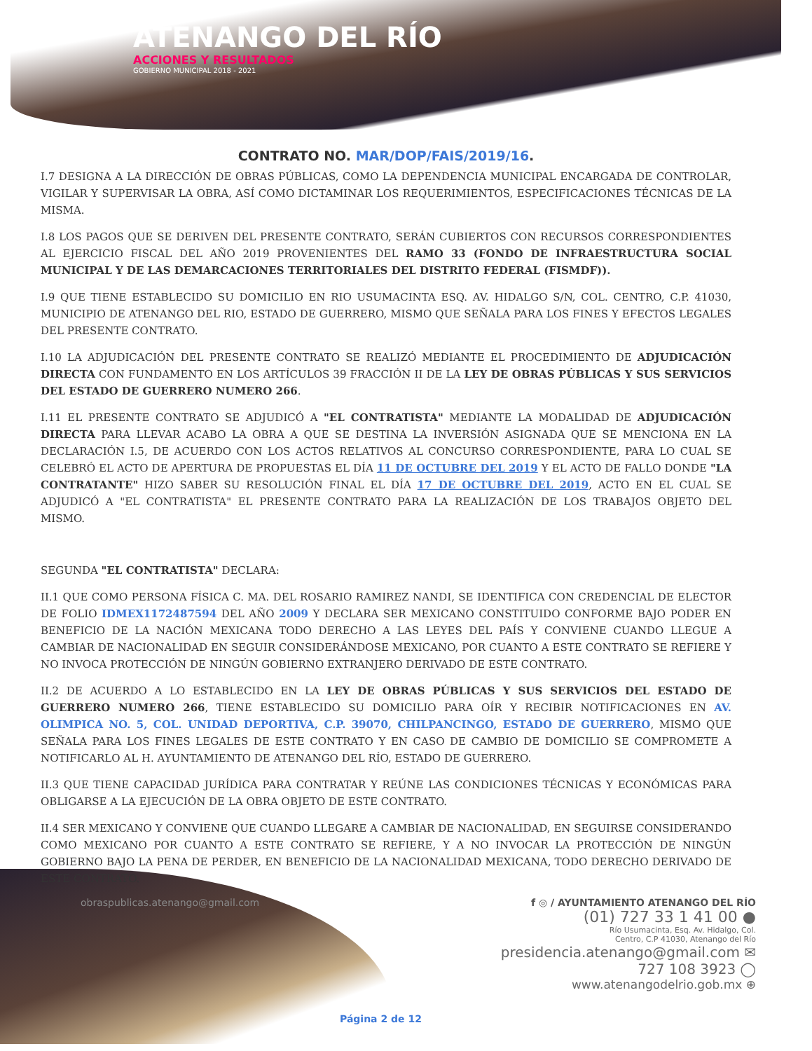ATENANGO DEL RÍO
ACCIONES Y RESULTADOS
GOBIERNO MUNICIPAL 2018 - 2021
CONTRATO NO. MAR/DOP/FAIS/2019/16.
I.7 DESIGNA A LA DIRECCIÓN DE OBRAS PÚBLICAS, COMO LA DEPENDENCIA MUNICIPAL ENCARGADA DE CONTROLAR, VIGILAR Y SUPERVISAR LA OBRA, ASÍ COMO DICTAMINAR LOS REQUERIMIENTOS, ESPECIFICACIONES TÉCNICAS DE LA MISMA.
I.8 LOS PAGOS QUE SE DERIVEN DEL PRESENTE CONTRATO, SERÁN CUBIERTOS CON RECURSOS CORRESPONDIENTES AL EJERCICIO FISCAL DEL AÑO 2019 PROVENIENTES DEL RAMO 33 (FONDO DE INFRAESTRUCTURA SOCIAL MUNICIPAL Y DE LAS DEMARCACIONES TERRITORIALES DEL DISTRITO FEDERAL (FISMDF)).
I.9 QUE TIENE ESTABLECIDO SU DOMICILIO EN RIO USUMACINTA ESQ. AV. HIDALGO S/N, COL. CENTRO, C.P. 41030, MUNICIPIO DE ATENANGO DEL RIO, ESTADO DE GUERRERO, MISMO QUE SEÑALA PARA LOS FINES Y EFECTOS LEGALES DEL PRESENTE CONTRATO.
I.10 LA ADJUDICACIÓN DEL PRESENTE CONTRATO SE REALIZÓ MEDIANTE EL PROCEDIMIENTO DE ADJUDICACIÓN DIRECTA CON FUNDAMENTO EN LOS ARTÍCULOS 39 FRACCIÓN II DE LA LEY DE OBRAS PÚBLICAS Y SUS SERVICIOS DEL ESTADO DE GUERRERO NUMERO 266.
I.11 EL PRESENTE CONTRATO SE ADJUDICÓ A "EL CONTRATISTA" MEDIANTE LA MODALIDAD DE ADJUDICACIÓN DIRECTA PARA LLEVAR ACABO LA OBRA A QUE SE DESTINA LA INVERSIÓN ASIGNADA QUE SE MENCIONA EN LA DECLARACIÓN I.5, DE ACUERDO CON LOS ACTOS RELATIVOS AL CONCURSO CORRESPONDIENTE, PARA LO CUAL SE CELEBRÓ EL ACTO DE APERTURA DE PROPUESTAS EL DÍA 11 DE OCTUBRE DEL 2019 Y EL ACTO DE FALLO DONDE "LA CONTRATANTE" HIZO SABER SU RESOLUCIÓN FINAL EL DÍA 17 DE OCTUBRE DEL 2019, ACTO EN EL CUAL SE ADJUDICÓ A "EL CONTRATISTA" EL PRESENTE CONTRATO PARA LA REALIZACIÓN DE LOS TRABAJOS OBJETO DEL MISMO.
SEGUNDA "EL CONTRATISTA" DECLARA:
II.1 QUE COMO PERSONA FÍSICA C. MA. DEL ROSARIO RAMIREZ NANDI, SE IDENTIFICA CON CREDENCIAL DE ELECTOR DE FOLIO IDMEX1172487594 DEL AÑO 2009 Y DECLARA SER MEXICANO CONSTITUIDO CONFORME BAJO PODER EN BENEFICIO DE LA NACIÓN MEXICANA TODO DERECHO A LAS LEYES DEL PAÍS Y CONVIENE CUANDO LLEGUE A CAMBIAR DE NACIONALIDAD EN SEGUIR CONSIDERÁNDOSE MEXICANO, POR CUANTO A ESTE CONTRATO SE REFIERE Y NO INVOCA PROTECCIÓN DE NINGÚN GOBIERNO EXTRANJERO DERIVADO DE ESTE CONTRATO.
II.2 DE ACUERDO A LO ESTABLECIDO EN LA LEY DE OBRAS PÚBLICAS Y SUS SERVICIOS DEL ESTADO DE GUERRERO NUMERO 266, TIENE ESTABLECIDO SU DOMICILIO PARA OÍR Y RECIBIR NOTIFICACIONES EN AV. OLIMPICA NO. 5, COL. UNIDAD DEPORTIVA, C.P. 39070, CHILPANCINGO, ESTADO DE GUERRERO, MISMO QUE SEÑALA PARA LOS FINES LEGALES DE ESTE CONTRATO Y EN CASO DE CAMBIO DE DOMICILIO SE COMPROMETE A NOTIFICARLO AL H. AYUNTAMIENTO DE ATENANGO DEL RÍO, ESTADO DE GUERRERO.
II.3 QUE TIENE CAPACIDAD JURÍDICA PARA CONTRATAR Y REÚNE LAS CONDICIONES TÉCNICAS Y ECONÓMICAS PARA OBLIGARSE A LA EJECUCIÓN DE LA OBRA OBJETO DE ESTE CONTRATO.
II.4 SER MEXICANO Y CONVIENE QUE CUANDO LLEGARE A CAMBIAR DE NACIONALIDAD, EN SEGUIRSE CONSIDERANDO COMO MEXICANO POR CUANTO A ESTE CONTRATO SE REFIERE, Y A NO INVOCAR LA PROTECCIÓN DE NINGÚN GOBIERNO BAJO LA PENA DE PERDER, EN BENEFICIO DE LA NACIONALIDAD MEXICANA, TODO DERECHO DERIVADO DE ESTE CONTRATO.
obraspublicas.atenango@gmail.com
f ◎ / AYUNTAMIENTO ATENANGO DEL RÍO
(01) 727 33 1 41 00 ●
Río Usumacinta, Esq. Av. Hidalgo, Col.
Centro, C.P 41030, Atenango del Río
presidencia.atenango@gmail.com ✉
727 108 3923 ◯
www.atenangodelrio.gob.mx ⊕
Página 2 de 12